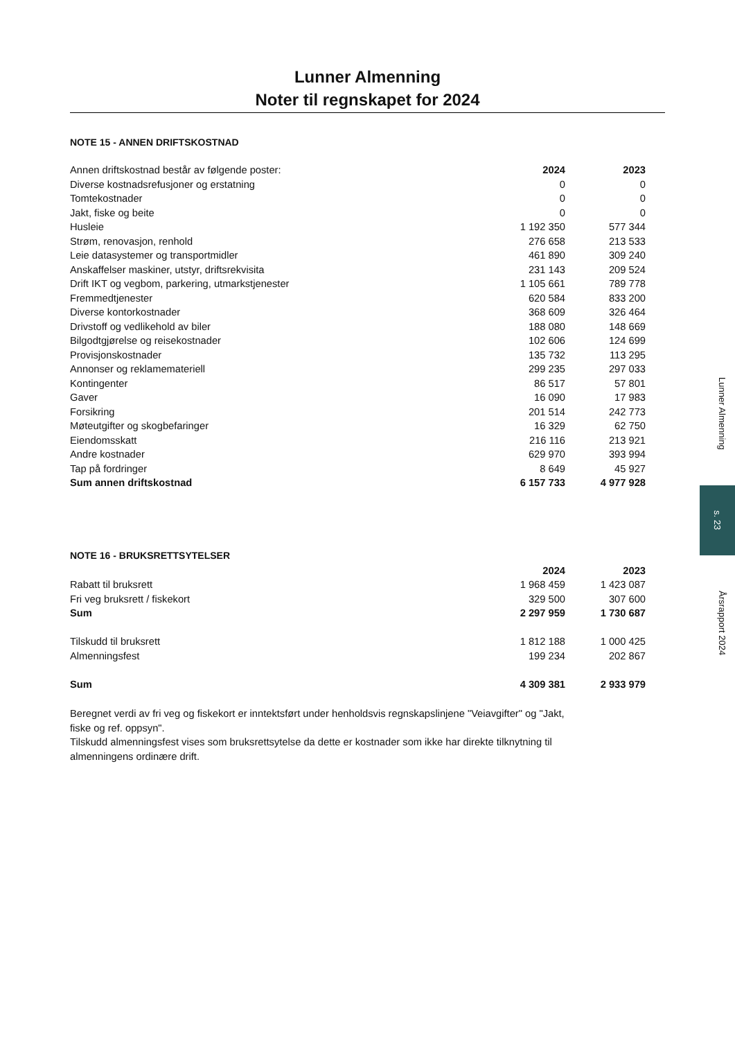Lunner Almenning
Noter til regnskapet for 2024
NOTE 15 - ANNEN DRIFTSKOSTNAD
| Annen driftskostnad består av følgende poster: | 2024 | 2023 |
| --- | --- | --- |
| Diverse kostnadsrefusjoner og erstatning | 0 | 0 |
| Tomtekostnader | 0 | 0 |
| Jakt, fiske og beite | 0 | 0 |
| Husleie | 1 192 350 | 577 344 |
| Strøm, renovasjon, renhold | 276 658 | 213 533 |
| Leie datasystemer og transportmidler | 461 890 | 309 240 |
| Anskaffelser maskiner, utstyr, driftsrekvisita | 231 143 | 209 524 |
| Drift IKT og vegbom, parkering, utmarkstjenester | 1 105 661 | 789 778 |
| Fremmedtjenester | 620 584 | 833 200 |
| Diverse kontorkostnader | 368 609 | 326 464 |
| Drivstoff og vedlikehold av biler | 188 080 | 148 669 |
| Bilgodtgjørelse og reisekostnader | 102 606 | 124 699 |
| Provisjonskostnader | 135 732 | 113 295 |
| Annonser og reklamemateriell | 299 235 | 297 033 |
| Kontingenter | 86 517 | 57 801 |
| Gaver | 16 090 | 17 983 |
| Forsikring | 201 514 | 242 773 |
| Møteutgifter og skogbefaringer | 16 329 | 62 750 |
| Eiendomsskatt | 216 116 | 213 921 |
| Andre kostnader | 629 970 | 393 994 |
| Tap på fordringer | 8 649 | 45 927 |
| Sum annen driftskostnad | 6 157 733 | 4 977 928 |
NOTE 16 - BRUKSRETTSYTELSER
| | 2024 | 2023 |
| --- | --- | --- |
| Rabatt til bruksrett | 1 968 459 | 1 423 087 |
| Fri veg bruksrett / fiskekort | 329 500 | 307 600 |
| Sum | 2 297 959 | 1 730 687 |
| Tilskudd til bruksrett | 1 812 188 | 1 000 425 |
| Almenningsfest | 199 234 | 202 867 |
| Sum | 4 309 381 | 2 933 979 |
Beregnet verdi av fri veg og fiskekort er inntektsført under henholdsvis regnskapslinjene "Veiavgifter" og "Jakt, fiske og ref. oppsyn".
Tilskudd almenningsfest vises som bruksrettsytelse da dette er kostnader som ikke har direkte tilknytning til almenningens ordinære drift.
Lunner Almenning
s. 23
Årsrapport 2024